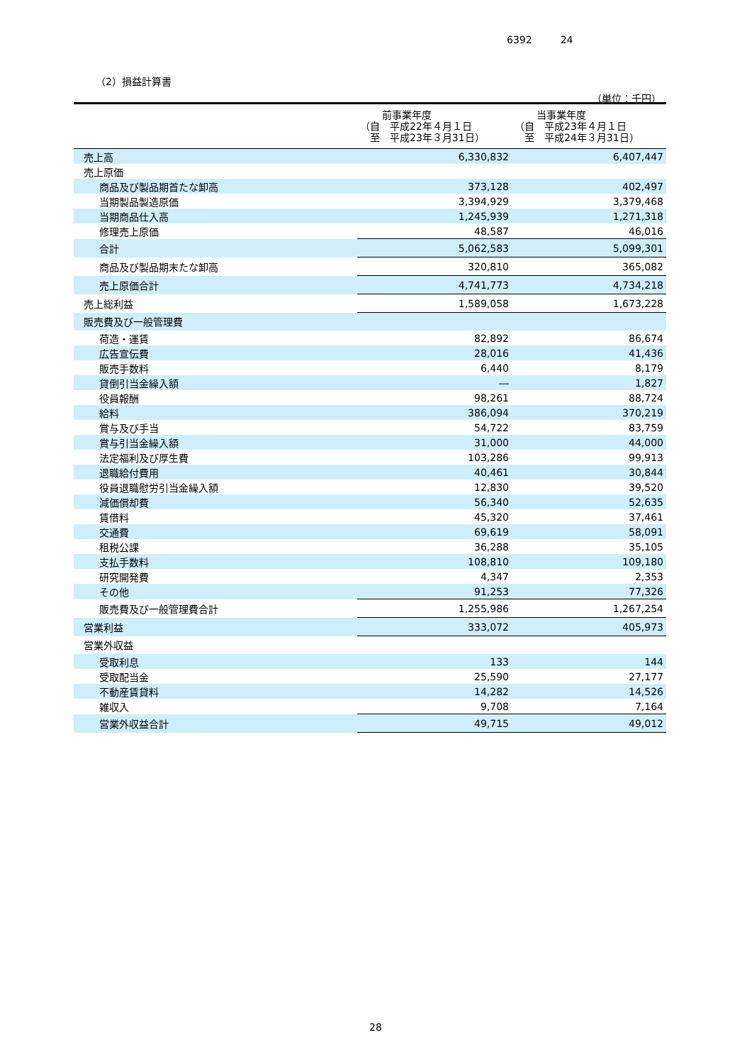6392 24
（2）損益計算書
（単位：千円）
| | 前事業年度 （自 平成22年４月１日 至 平成23年３月31日） | 当事業年度 （自 平成23年４月１日 至 平成24年３月31日） |
| --- | --- | --- |
| 売上高 | 6,330,832 | 6,407,447 |
| 売上原価 | | |
| 商品及び製品期首たな卸高 | 373,128 | 402,497 |
| 当期製品製造原価 | 3,394,929 | 3,379,468 |
| 当期商品仕入高 | 1,245,939 | 1,271,318 |
| 修理売上原価 | 48,587 | 46,016 |
| 合計 | 5,062,583 | 5,099,301 |
| 商品及び製品期末たな卸高 | 320,810 | 365,082 |
| 売上原価合計 | 4,741,773 | 4,734,218 |
| 売上総利益 | 1,589,058 | 1,673,228 |
| 販売費及び一般管理費 | | |
| 荷造・運賃 | 82,892 | 86,674 |
| 広告宣伝費 | 28,016 | 41,436 |
| 販売手数料 | 6,440 | 8,179 |
| 貸倒引当金繰入額 | ― | 1,827 |
| 役員報酬 | 98,261 | 88,724 |
| 給料 | 386,094 | 370,219 |
| 賞与及び手当 | 54,722 | 83,759 |
| 賞与引当金繰入額 | 31,000 | 44,000 |
| 法定福利及び厚生費 | 103,286 | 99,913 |
| 退職給付費用 | 40,461 | 30,844 |
| 役員退職慰労引当金繰入額 | 12,830 | 39,520 |
| 減価償却費 | 56,340 | 52,635 |
| 賃借料 | 45,320 | 37,461 |
| 交通費 | 69,619 | 58,091 |
| 租税公課 | 36,288 | 35,105 |
| 支払手数料 | 108,810 | 109,180 |
| 研究開発費 | 4,347 | 2,353 |
| その他 | 91,253 | 77,326 |
| 販売費及び一般管理費合計 | 1,255,986 | 1,267,254 |
| 営業利益 | 333,072 | 405,973 |
| 営業外収益 | | |
| 受取利息 | 133 | 144 |
| 受取配当金 | 25,590 | 27,177 |
| 不動産賃貸料 | 14,282 | 14,526 |
| 雑収入 | 9,708 | 7,164 |
| 営業外収益合計 | 49,715 | 49,012 |
28